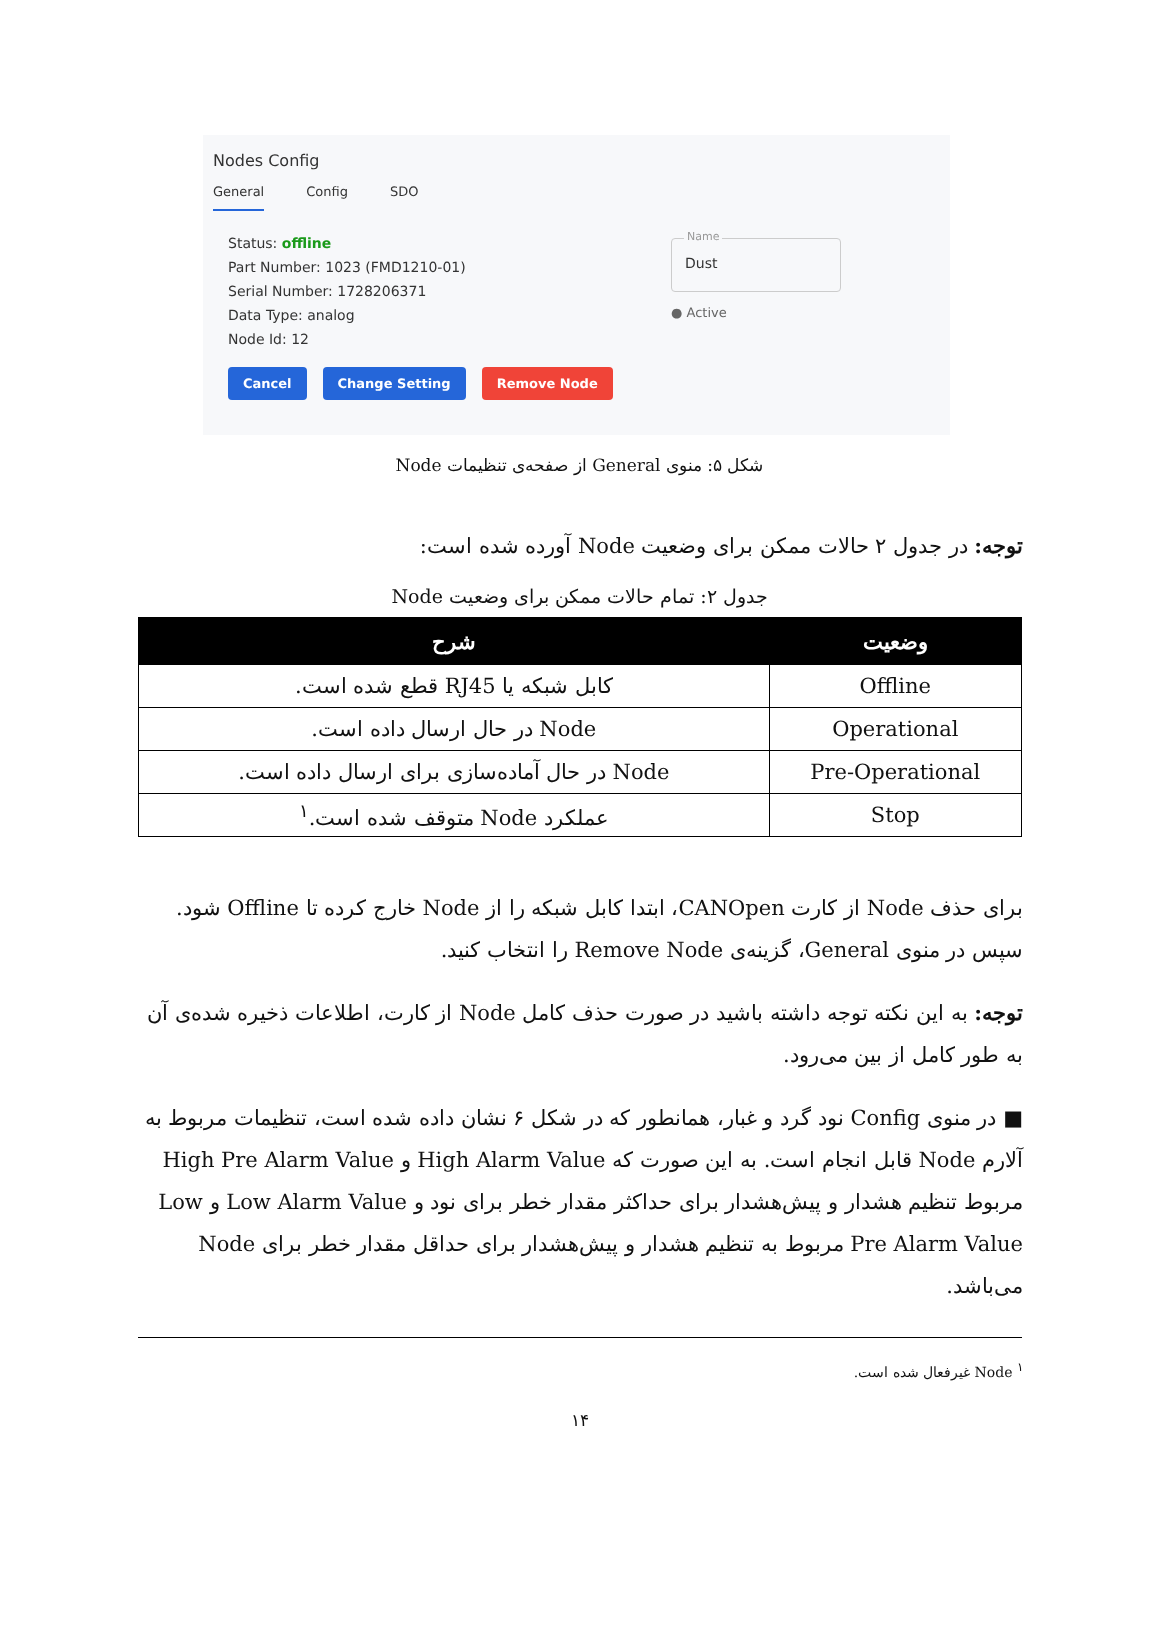Nodes Config
General Config SDO
Status: offline
Part Number: 1023 (FMD1210-01)
Serial Number: 1728206371
Data Type: analog
Node Id: 12
Cancel Change Setting Remove Node
Name
Dust
● Active
شکل ۵: منوی General از صفحه‌ی تنظیمات Node
توجه: در جدول ۲ حالات ممکن برای وضعیت Node آورده شده است:
جدول ۲: تمام حالات ممکن برای وضعیت Node
| وضعیت | شرح |
| --- | --- |
| Offline | کابل شبکه یا RJ45 قطع شده است. |
| Operational | Node در حال ارسال داده است. |
| Pre-Operational | Node در حال آماده‌سازی برای ارسال داده است. |
| Stop | عملکرد Node متوقف شده است.<sup>۱</sup> |
برای حذف Node از کارت CANOpen، ابتدا کابل شبکه را از Node خارج کرده تا Offline شود. سپس در منوی General، گزینه‌ی Remove Node را انتخاب کنید.
توجه: به این نکته توجه داشته باشید در صورت حذف کامل Node از کارت، اطلاعات ذخیره شده‌ی آن به طور کامل از بین می‌رود.
■ در منوی Config نود گرد و غبار، همانطور که در شکل ۶ نشان داده شده است، تنظیمات مربوط به آلارم Node قابل انجام است. به این صورت که High Alarm Value و High Pre Alarm Value مربوط تنظیم هشدار و پیش‌هشدار برای حداکثر مقدار خطر برای نود و Low Alarm Value و Low Pre Alarm Value مربوط به تنظیم هشدار و پیش‌هشدار برای حداقل مقدار خطر برای Node می‌باشد.
<sup>۱</sup> Node غیرفعال شده است.
۱۴